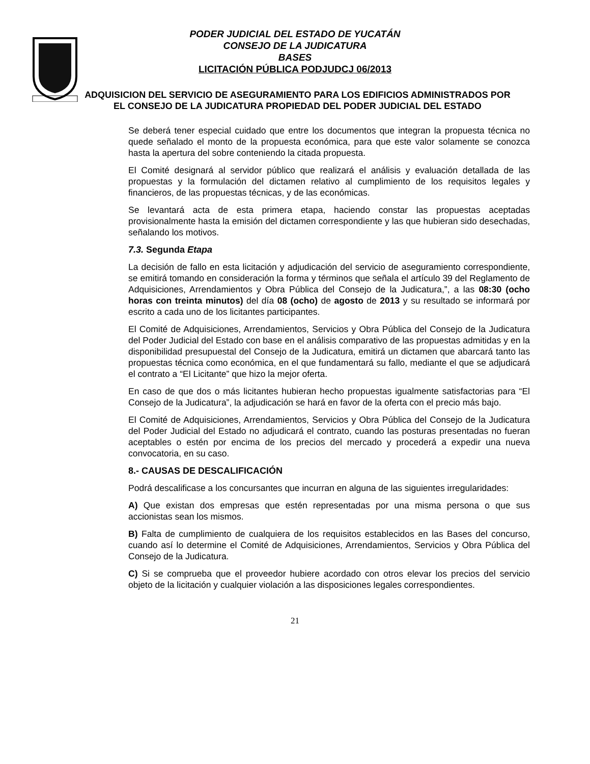PODER JUDICIAL DEL ESTADO DE YUCATÁN
CONSEJO DE LA JUDICATURA
BASES
LICITACIÓN PÚBLICA PODJUDCJ 06/2013
ADQUISICION DEL SERVICIO DE ASEGURAMIENTO PARA LOS EDIFICIOS ADMINISTRADOS POR EL CONSEJO DE LA JUDICATURA PROPIEDAD DEL PODER JUDICIAL DEL ESTADO
Se deberá tener especial cuidado que entre los documentos que integran la propuesta técnica no quede señalado el monto de la propuesta económica, para que este valor solamente se conozca hasta la apertura del sobre conteniendo la citada propuesta.
El Comité designará al servidor público que realizará el análisis y evaluación detallada de las propuestas y la formulación del dictamen relativo al cumplimiento de los requisitos legales y financieros, de las propuestas técnicas, y de las económicas.
Se levantará acta de esta primera etapa, haciendo constar las propuestas aceptadas provisionalmente hasta la emisión del dictamen correspondiente y las que hubieran sido desechadas, señalando los motivos.
7.3. Segunda Etapa
La decisión de fallo en esta licitación y adjudicación del servicio de aseguramiento correspondiente, se emitirá tomando en consideración la forma y términos que señala el artículo 39 del Reglamento de Adquisiciones, Arrendamientos y Obra Pública del Consejo de la Judicatura,”, a las 08:30 (ocho horas con treinta minutos) del día 08 (ocho) de agosto de 2013 y su resultado se informará por escrito a cada uno de los licitantes participantes.
El Comité de Adquisiciones, Arrendamientos, Servicios y Obra Pública del Consejo de la Judicatura del Poder Judicial del Estado con base en el análisis comparativo de las propuestas admitidas y en la disponibilidad presupuestal del Consejo de la Judicatura, emitirá un dictamen que abarcará tanto las propuestas técnica como económica, en el que fundamentará su fallo, mediante el que se adjudicará el contrato a “El Licitante” que hizo la mejor oferta.
En caso de que dos o más licitantes hubieran hecho propuestas igualmente satisfactorias para “El Consejo de la Judicatura”, la adjudicación se hará en favor de la oferta con el precio más bajo.
El Comité de Adquisiciones, Arrendamientos, Servicios y Obra Pública del Consejo de la Judicatura del Poder Judicial del Estado no adjudicará el contrato, cuando las posturas presentadas no fueran aceptables o estén por encima de los precios del mercado y procederá a expedir una nueva convocatoria, en su caso.
8.- CAUSAS DE DESCALIFICACIÓN
Podrá descalificase a los concursantes que incurran en alguna de las siguientes irregularidades:
A) Que existan dos empresas que estén representadas por una misma persona o que sus accionistas sean los mismos.
B) Falta de cumplimiento de cualquiera de los requisitos establecidos en las Bases del concurso, cuando así lo determine el Comité de Adquisiciones, Arrendamientos, Servicios y Obra Pública del Consejo de la Judicatura.
C) Si se comprueba que el proveedor hubiere acordado con otros elevar los precios del servicio objeto de la licitación y cualquier violación a las disposiciones legales correspondientes.
21